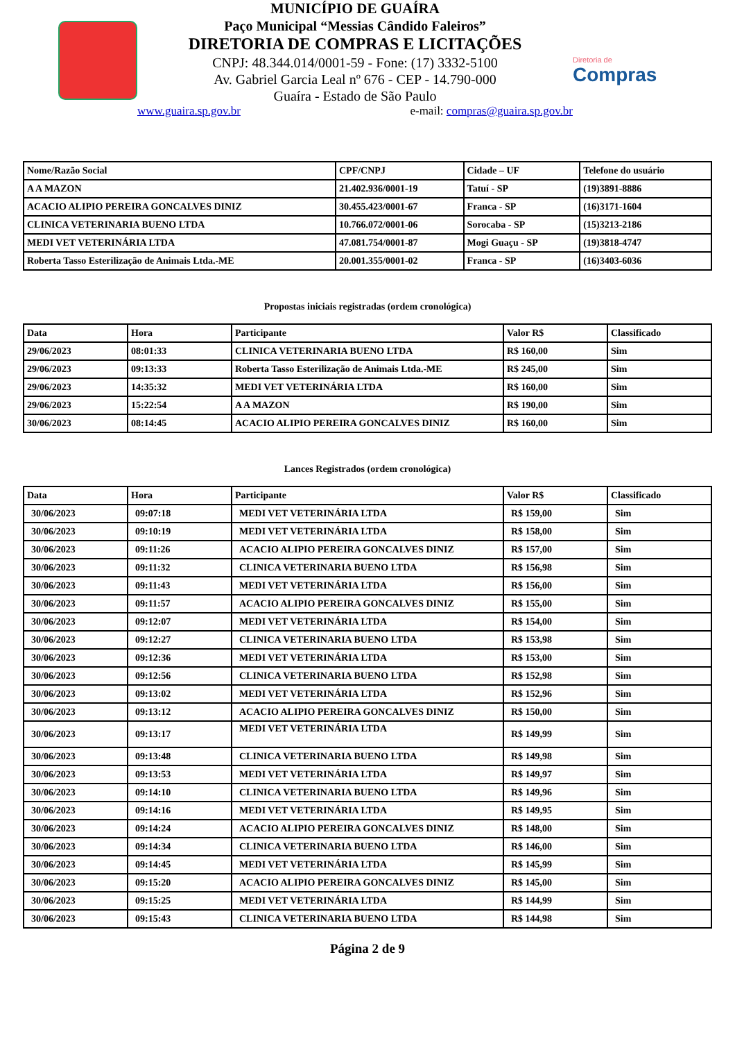MUNICÍPIO DE GUAÍRA
Paço Municipal “Messias Cândido Faleiros”
DIRETORIA DE COMPRAS E LICITAÇÕES
CNPJ: 48.344.014/0001-59 - Fone: (17) 3332-5100
Av. Gabriel Garcia Leal nº 676 - CEP - 14.790-000
Guaíra - Estado de São Paulo
www.guaira.sp.gov.br e-mail: compras@guaira.sp.gov.br
Diretoria de
Compras
| Nome/Razão Social | CPF/CNPJ | Cidade – UF | Telefone do usuário |
| --- | --- | --- | --- |
| A A MAZON | 21.402.936/0001-19 | Tatuí - SP | (19)3891-8886 |
| ACACIO ALIPIO PEREIRA GONCALVES DINIZ | 30.455.423/0001-67 | Franca - SP | (16)3171-1604 |
| CLINICA VETERINARIA BUENO LTDA | 10.766.072/0001-06 | Sorocaba - SP | (15)3213-2186 |
| MEDI VET VETERINÁRIA LTDA | 47.081.754/0001-87 | Mogi Guaçu - SP | (19)3818-4747 |
| Roberta Tasso Esterilização de Animais Ltda.-ME | 20.001.355/0001-02 | Franca - SP | (16)3403-6036 |
Propostas iniciais registradas (ordem cronológica)
| Data | Hora | Participante | Valor R$ | Classificado |
| --- | --- | --- | --- | --- |
| 29/06/2023 | 08:01:33 | CLINICA VETERINARIA BUENO LTDA | R$ 160,00 | Sim |
| 29/06/2023 | 09:13:33 | Roberta Tasso Esterilização de Animais Ltda.-ME | R$ 245,00 | Sim |
| 29/06/2023 | 14:35:32 | MEDI VET VETERINÁRIA LTDA | R$ 160,00 | Sim |
| 29/06/2023 | 15:22:54 | A A MAZON | R$ 190,00 | Sim |
| 30/06/2023 | 08:14:45 | ACACIO ALIPIO PEREIRA GONCALVES DINIZ | R$ 160,00 | Sim |
Lances Registrados (ordem cronológica)
| Data | Hora | Participante | Valor R$ | Classificado |
| --- | --- | --- | --- | --- |
| 30/06/2023 | 09:07:18 | MEDI VET VETERINÁRIA LTDA | R$ 159,00 | Sim |
| 30/06/2023 | 09:10:19 | MEDI VET VETERINÁRIA LTDA | R$ 158,00 | Sim |
| 30/06/2023 | 09:11:26 | ACACIO ALIPIO PEREIRA GONCALVES DINIZ | R$ 157,00 | Sim |
| 30/06/2023 | 09:11:32 | CLINICA VETERINARIA BUENO LTDA | R$ 156,98 | Sim |
| 30/06/2023 | 09:11:43 | MEDI VET VETERINÁRIA LTDA | R$ 156,00 | Sim |
| 30/06/2023 | 09:11:57 | ACACIO ALIPIO PEREIRA GONCALVES DINIZ | R$ 155,00 | Sim |
| 30/06/2023 | 09:12:07 | MEDI VET VETERINÁRIA LTDA | R$ 154,00 | Sim |
| 30/06/2023 | 09:12:27 | CLINICA VETERINARIA BUENO LTDA | R$ 153,98 | Sim |
| 30/06/2023 | 09:12:36 | MEDI VET VETERINÁRIA LTDA | R$ 153,00 | Sim |
| 30/06/2023 | 09:12:56 | CLINICA VETERINARIA BUENO LTDA | R$ 152,98 | Sim |
| 30/06/2023 | 09:13:02 | MEDI VET VETERINÁRIA LTDA | R$ 152,96 | Sim |
| 30/06/2023 | 09:13:12 | ACACIO ALIPIO PEREIRA GONCALVES DINIZ | R$ 150,00 | Sim |
| 30/06/2023 | 09:13:17 | MEDI VET VETERINÁRIA LTDA | R$ 149,99 | Sim |
| 30/06/2023 | 09:13:48 | CLINICA VETERINARIA BUENO LTDA | R$ 149,98 | Sim |
| 30/06/2023 | 09:13:53 | MEDI VET VETERINÁRIA LTDA | R$ 149,97 | Sim |
| 30/06/2023 | 09:14:10 | CLINICA VETERINARIA BUENO LTDA | R$ 149,96 | Sim |
| 30/06/2023 | 09:14:16 | MEDI VET VETERINÁRIA LTDA | R$ 149,95 | Sim |
| 30/06/2023 | 09:14:24 | ACACIO ALIPIO PEREIRA GONCALVES DINIZ | R$ 148,00 | Sim |
| 30/06/2023 | 09:14:34 | CLINICA VETERINARIA BUENO LTDA | R$ 146,00 | Sim |
| 30/06/2023 | 09:14:45 | MEDI VET VETERINÁRIA LTDA | R$ 145,99 | Sim |
| 30/06/2023 | 09:15:20 | ACACIO ALIPIO PEREIRA GONCALVES DINIZ | R$ 145,00 | Sim |
| 30/06/2023 | 09:15:25 | MEDI VET VETERINÁRIA LTDA | R$ 144,99 | Sim |
| 30/06/2023 | 09:15:43 | CLINICA VETERINARIA BUENO LTDA | R$ 144,98 | Sim |
Página 2 de 9